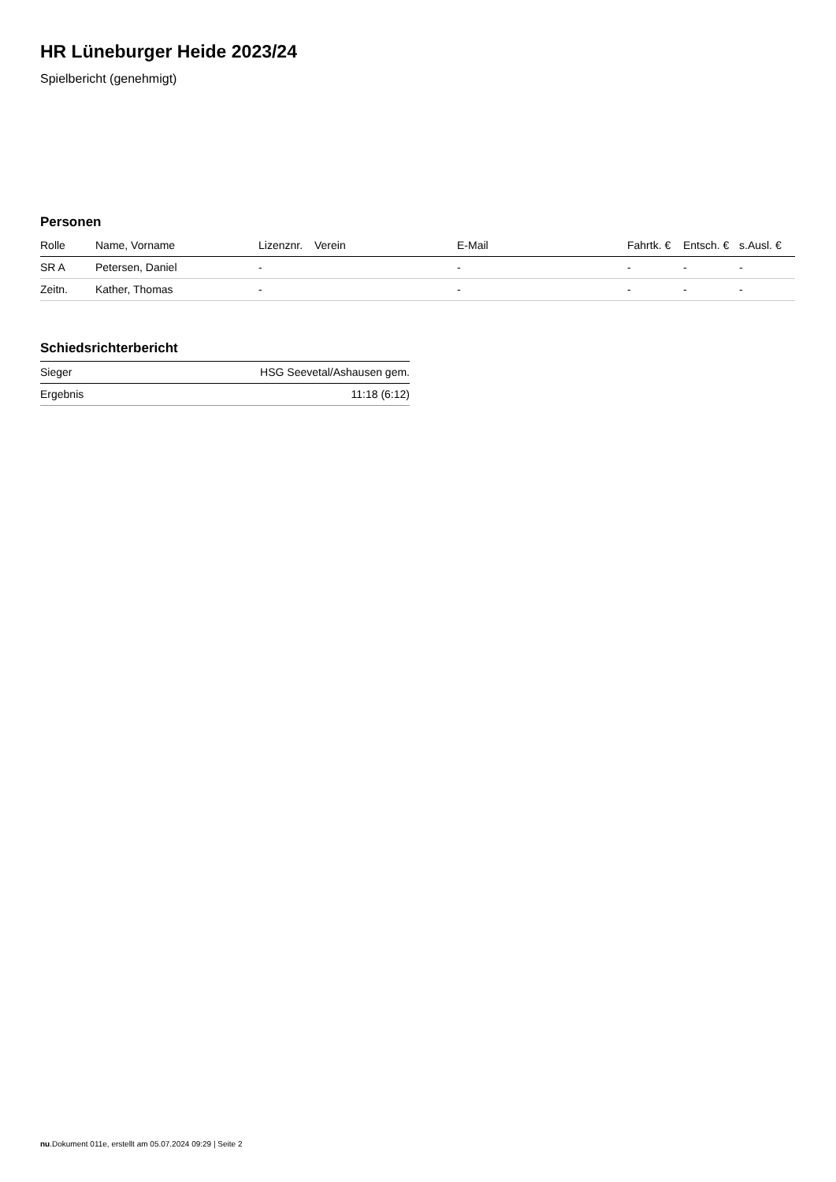HR Lüneburger Heide 2023/24
Spielbericht (genehmigt)
Personen
| Rolle | Name, Vorname | Lizenznr. | Verein | E-Mail | Fahrtk. € | Entsch. € | s.Ausl. € |
| --- | --- | --- | --- | --- | --- | --- | --- |
| SR A | Petersen, Daniel | - | | - | - | - | - |
| Zeitn. | Kather, Thomas | - | | - | - | - | - |
Schiedsrichterbericht
| Sieger | HSG Seevetal/Ashausen gem. |
| Ergebnis | 11:18 (6:12) |
nu.Dokument 011e, erstellt am 05.07.2024 09:29 | Seite 2